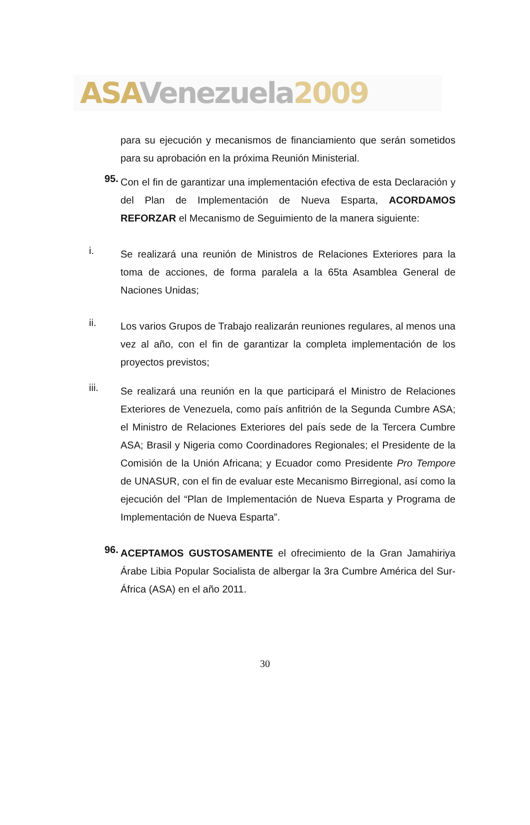ASA Venezuela 2009
para su ejecución y mecanismos de financiamiento que serán sometidos para su aprobación en la próxima Reunión Ministerial.
95.
Con el fin de garantizar una implementación efectiva de esta Declaración y del Plan de Implementación de Nueva Esparta, ACORDAMOS REFORZAR el Mecanismo de Seguimiento de la manera siguiente:
i.
Se realizará una reunión de Ministros de Relaciones Exteriores para la toma de acciones, de forma paralela a la 65ta Asamblea General de Naciones Unidas;
ii.
Los varios Grupos de Trabajo realizarán reuniones regulares, al menos una vez al año, con el fin de garantizar la completa implementación de los proyectos previstos;
iii.
Se realizará una reunión en la que participará el Ministro de Relaciones Exteriores de Venezuela, como país anfitrión de la Segunda Cumbre ASA; el Ministro de Relaciones Exteriores del país sede de la Tercera Cumbre ASA; Brasil y Nigeria como Coordinadores Regionales; el Presidente de la Comisión de la Unión Africana; y Ecuador como Presidente Pro Tempore de UNASUR, con el fin de evaluar este Mecanismo Birregional, así como la ejecución del “Plan de Implementación de Nueva Esparta y Programa de Implementación de Nueva Esparta”.
96.
ACEPTAMOS GUSTOSAMENTE el ofrecimiento de la Gran Jamahiriya Árabe Libia Popular Socialista de albergar la 3ra Cumbre América del Sur-África (ASA) en el año 2011.
30